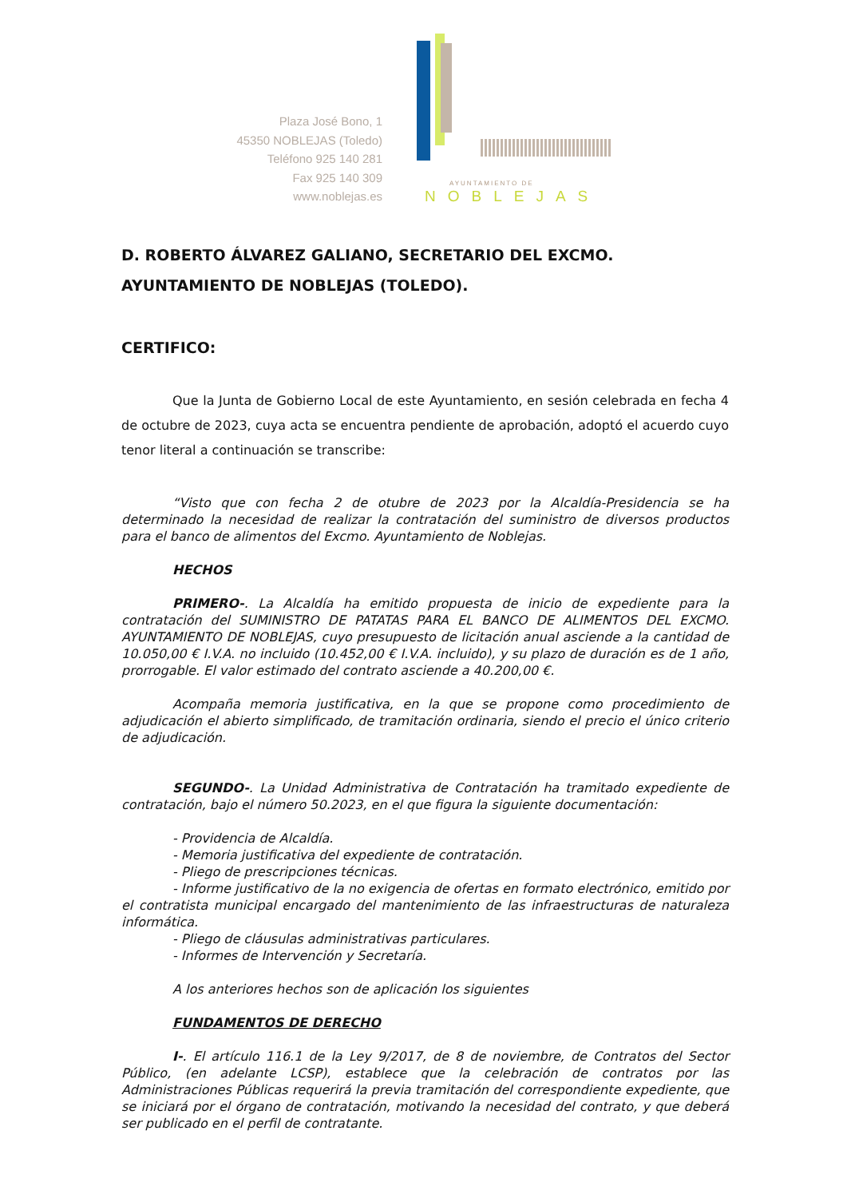Plaza José Bono, 1
45350 NOBLEJAS (Toledo)
Teléfono 925 140 281
Fax 925 140 309
www.noblejas.es
AYUNTAMIENTO DE
NOBLEJAS
D. ROBERTO ÁLVAREZ GALIANO, SECRETARIO DEL EXCMO. AYUNTAMIENTO DE NOBLEJAS (TOLEDO).
CERTIFICO:
Que la Junta de Gobierno Local de este Ayuntamiento, en sesión celebrada en fecha 4 de octubre de 2023, cuya acta se encuentra pendiente de aprobación, adoptó el acuerdo cuyo tenor literal a continuación se transcribe:
“Visto que con fecha 2 de otubre de 2023 por la Alcaldía-Presidencia se ha determinado la necesidad de realizar la contratación del suministro de diversos productos para el banco de alimentos del Excmo. Ayuntamiento de Noblejas.
HECHOS
PRIMERO-. La Alcaldía ha emitido propuesta de inicio de expediente para la contratación del SUMINISTRO DE PATATAS PARA EL BANCO DE ALIMENTOS DEL EXCMO. AYUNTAMIENTO DE NOBLEJAS, cuyo presupuesto de licitación anual asciende a la cantidad de 10.050,00 € I.V.A. no incluido (10.452,00 € I.V.A. incluido), y su plazo de duración es de 1 año, prorrogable. El valor estimado del contrato asciende a 40.200,00 €.
Acompaña memoria justificativa, en la que se propone como procedimiento de adjudicación el abierto simplificado, de tramitación ordinaria, siendo el precio el único criterio de adjudicación.
SEGUNDO-. La Unidad Administrativa de Contratación ha tramitado expediente de contratación, bajo el número 50.2023, en el que figura la siguiente documentación:
- Providencia de Alcaldía.
- Memoria justificativa del expediente de contratación.
- Pliego de prescripciones técnicas.
- Informe justificativo de la no exigencia de ofertas en formato electrónico, emitido por el contratista municipal encargado del mantenimiento de las infraestructuras de naturaleza informática.
- Pliego de cláusulas administrativas particulares.
- Informes de Intervención y Secretaría.
A los anteriores hechos son de aplicación los siguientes
FUNDAMENTOS DE DERECHO
I-. El artículo 116.1 de la Ley 9/2017, de 8 de noviembre, de Contratos del Sector Público, (en adelante LCSP), establece que la celebración de contratos por las Administraciones Públicas requerirá la previa tramitación del correspondiente expediente, que se iniciará por el órgano de contratación, motivando la necesidad del contrato, y que deberá ser publicado en el perfil de contratante.